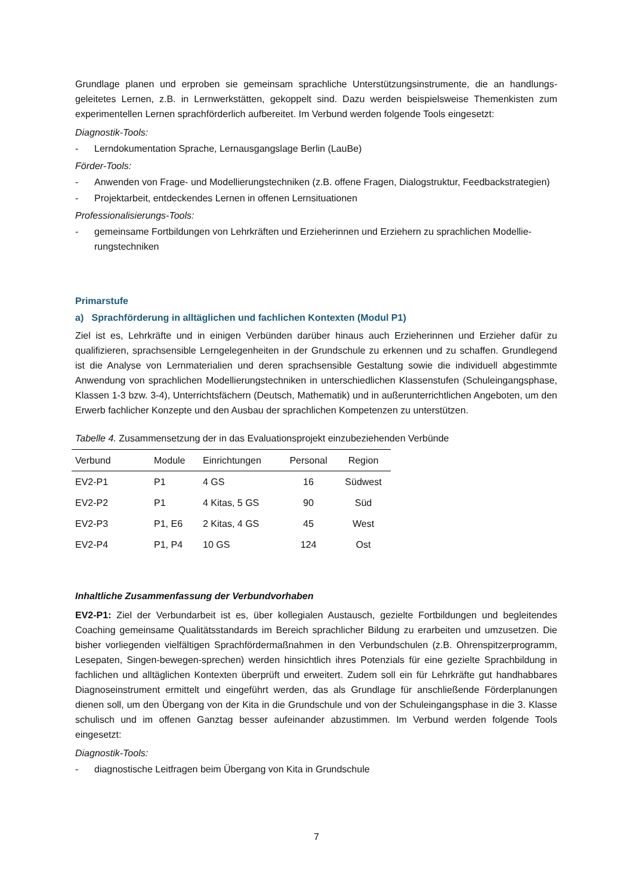Grundlage planen und erproben sie gemeinsam sprachliche Unterstützungsinstrumente, die an handlungs­geleitetes Lernen, z.B. in Lernwerkstätten, gekoppelt sind. Dazu werden beispielsweise Themenkisten zum experimentellen Lernen sprachförderlich aufbereitet. Im Verbund werden folgende Tools eingesetzt:
Diagnostik-Tools:
- Lerndokumentation Sprache, Lernausgangslage Berlin (LauBe)
Förder-Tools:
- Anwenden von Frage- und Modellierungstechniken (z.B. offene Fragen, Dialogstruktur, Feedbackstra­tegien)
- Projektarbeit, entdeckendes Lernen in offenen Lernsituationen
Professionalisierungs-Tools:
- gemeinsame Fortbildungen von Lehrkräften und Erzieherinnen und Erziehern zu sprachlichen Modellie­rungstechniken
Primarstufe
a) Sprachförderung in alltäglichen und fachlichen Kontexten (Modul P1)
Ziel ist es, Lehrkräfte und in einigen Verbünden darüber hinaus auch Erzieherinnen und Erzieher dafür zu qualifizieren, sprachsensible Lerngelegenheiten in der Grundschule zu erkennen und zu schaffen. Grundle­gend ist die Analyse von Lernmaterialien und deren sprachsensible Gestaltung sowie die individuell abge­stimmte Anwendung von sprachlichen Modellierungstechniken in unterschiedlichen Klassenstufen (Schu­leingangsphase, Klassen 1-3 bzw. 3-4), Unterrichtsfächern (Deutsch, Mathematik) und in außerunterrichtli­chen Angeboten, um den Erwerb fachlicher Konzepte und den Ausbau der sprachlichen Kompetenzen zu unterstützen.
Tabelle 4. Zusammensetzung der in das Evaluationsprojekt einzubeziehenden Verbünde
| Verbund | Module | Einrichtungen | Personal | Region |
| --- | --- | --- | --- | --- |
| EV2-P1 | P1 | 4 GS | 16 | Südwest |
| EV2-P2 | P1 | 4 Kitas, 5 GS | 90 | Süd |
| EV2-P3 | P1, E6 | 2 Kitas, 4 GS | 45 | West |
| EV2-P4 | P1, P4 | 10 GS | 124 | Ost |
Inhaltliche Zusammenfassung der Verbundvorhaben
EV2-P1: Ziel der Verbundarbeit ist es, über kollegialen Austausch, gezielte Fortbildungen und begleitendes Coaching gemeinsame Qualitätsstandards im Bereich sprachlicher Bildung zu erarbeiten und umzusetzen. Die bisher vorliegenden vielfältigen Sprachfördermaßnahmen in den Verbundschulen (z.B. Ohrenspitzer­programm, Lesepaten, Singen-bewegen-sprechen) werden hinsichtlich ihres Potenzials für eine gezielte Sprachbildung in fachlichen und alltäglichen Kontexten überprüft und erweitert. Zudem soll ein für Lehrkräf­te gut handhabbares Diagnoseinstrument ermittelt und eingeführt werden, das als Grundlage für anschlie­ßende Förderplanungen dienen soll, um den Übergang von der Kita in die Grundschule und von der Schu­leingangsphase in die 3. Klasse schulisch und im offenen Ganztag besser aufeinander abzustimmen. Im Verbund werden folgende Tools eingesetzt:
Diagnostik-Tools:
- diagnostische Leitfragen beim Übergang von Kita in Grundschule
7